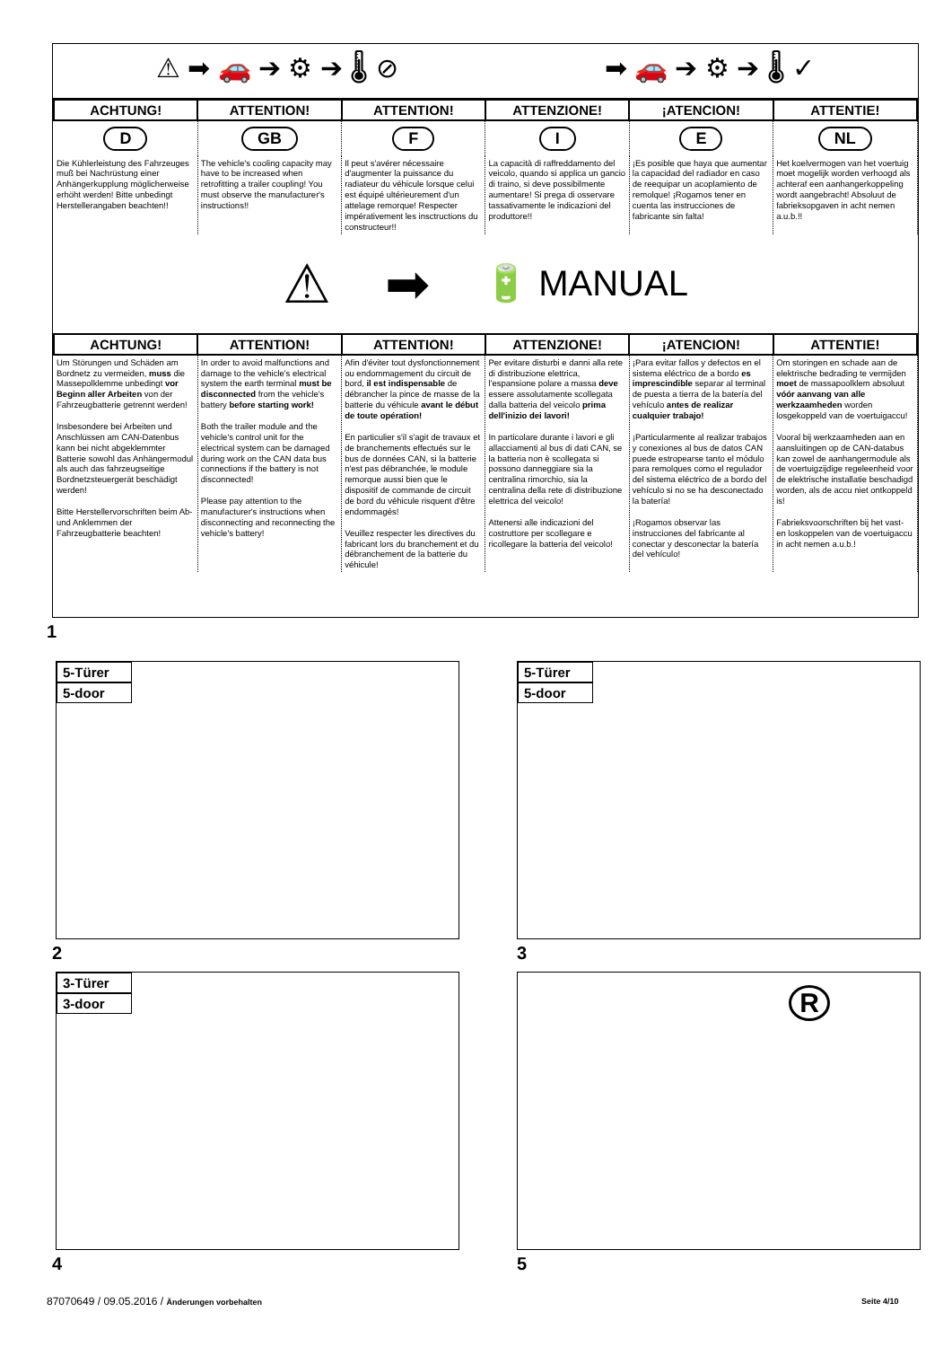⚠ ➡ 🚗 ➔ ⚙ ➔ 🌡 ⊘ ➡ 🚗 ➔ ⚙ ➔ 🌡 ✓
| ACHTUNG! | ATTENTION! | ATTENTION! | ATTENZIONE! | ¡ATENCION! | ATTENTIE! |
| --- | --- | --- | --- | --- | --- |
| D | GB | F | I | E | NL |
| Die Kühlerleistung des Fahrzeuges muß bei Nachrüstung einer Anhängerkupplung möglicherweise erhöht werden! Bitte unbedingt Herstellerangaben beachten!! | The vehicle's cooling capacity may have to be increased when retrofitting a trailer coupling! You must observe the manufacturer's instructions!! | Il peut s'avérer nécessaire d'augmenter la puissance du radiateur du véhicule lorsque celui est équipé ultérieurement d'un attelage remorque! Respecter impérativement les insctructions du constructeur!! | La capacità di raffreddamento del veicolo, quando si applica un gancio di traino, si deve possibilmente aumentare! Si prega di osservare tassativamente le indicazioni del produttore!! | ¡Es posible que haya que aumentar la capacidad del radiador en caso de reequipar un acoplamiento de remolque! ¡Rogamos tener en cuenta las instrucciones de fabricante sin falta! | Het koelvermogen van het voertuig moet mogelijk worden verhoogd als achteraf een aanhangerkoppeling wordt aangebracht! Absoluut de fabrieksopgaven in acht nemen a.u.b.!! |
⚠ ➡ 🔋 MANUAL
| ACHTUNG! | ATTENTION! | ATTENTION! | ATTENZIONE! | ¡ATENCION! | ATTENTIE! |
| --- | --- | --- | --- | --- | --- |
| Um Störungen und Schäden am Bordnetz zu vermeiden, muss die Massepolklemme unbedingt vor Beginn aller Arbeiten von der Fahrzeugbatterie getrennt werden! Insbesondere bei Arbeiten und Anschlüssen am CAN-Datenbus kann bei nicht abgeklemmter Batterie sowohl das Anhängermodul als auch das fahrzeugseitige Bordnetzsteuergerät beschädigt werden! Bitte Herstellervorschriften beim Ab- und Anklemmen der Fahrzeugbatterie beachten! | In order to avoid malfunctions and damage to the vehicle's electrical system the earth terminal must be disconnected from the vehicle's battery before starting work! Both the trailer module and the vehicle's control unit for the electrical system can be damaged during work on the CAN data bus connections if the battery is not disconnected! Please pay attention to the manufacturer's instructions when disconnecting and reconnecting the vehicle's battery! | Afin d'éviter tout dysfonctionnement ou endommagement du circuit de bord, il est indispensable de débrancher la pince de masse de la batterie du véhicule avant le début de toute opération! En particulier s'il s'agit de travaux et de branchements effectués sur le bus de données CAN, si la batterie n'est pas débranchée, le module remorque aussi bien que le dispositif de commande de circuit de bord du véhicule risquent d'être endommagés! Veuillez respecter les directives du fabricant lors du branchement et du débranchement de la batterie du véhicule! | Per evitare disturbi e danni alla rete di distribuzione elettrica, l'espansione polare a massa deve essere assolutamente scollegata dalla batteria del veicolo prima dell'inizio dei lavori! In particolare durante i lavori e gli allacciamenti al bus di dati CAN, se la batteria non è scollegata si possono danneggiare sia la centralina rimorchio, sia la centralina della rete di distribuzione elettrica del veicolo! Attenersi alle indicazioni del costruttore per scollegare e ricollegare la batteria del veicolo! | ¡Para evitar fallos y defectos en el sistema eléctrico de a bordo es imprescindible separar al terminal de puesta a tierra de la batería del vehículo antes de realizar cualquier trabajo! ¡Particularmente al realizar trabajos y conexiones al bus de datos CAN puede estropearse tanto el módulo para remolques como el regulador del sistema eléctrico de a bordo del vehículo si no se ha desconectado la batería! ¡Rogamos observar las instrucciones del fabricante al conectar y desconectar la batería del vehículo! | Om storingen en schade aan de elektrische bedrading te vermijden moet de massapoolklem absoluut vóór aanvang van alle werkzaamheden worden losgekoppeld van de voertuigaccu! Vooral bij werkzaamheden aan en aansluitingen op de CAN-databus kan zowel de aanhangermodule als de voertuigzijdige regeleenheid voor de elektrische installatie beschadigd worden, als de accu niet ontkoppeld is! Fabrieksvoorschriften bij het vast- en loskoppelen van de voertuigaccu in acht nemen a.u.b.! |
1
5-Türer
5-door
2
5-Türer
5-door
3
3-Türer
3-door
4
R
5
87070649 / 09.05.2016 / Änderungen vorbehalten
Seite 4/10